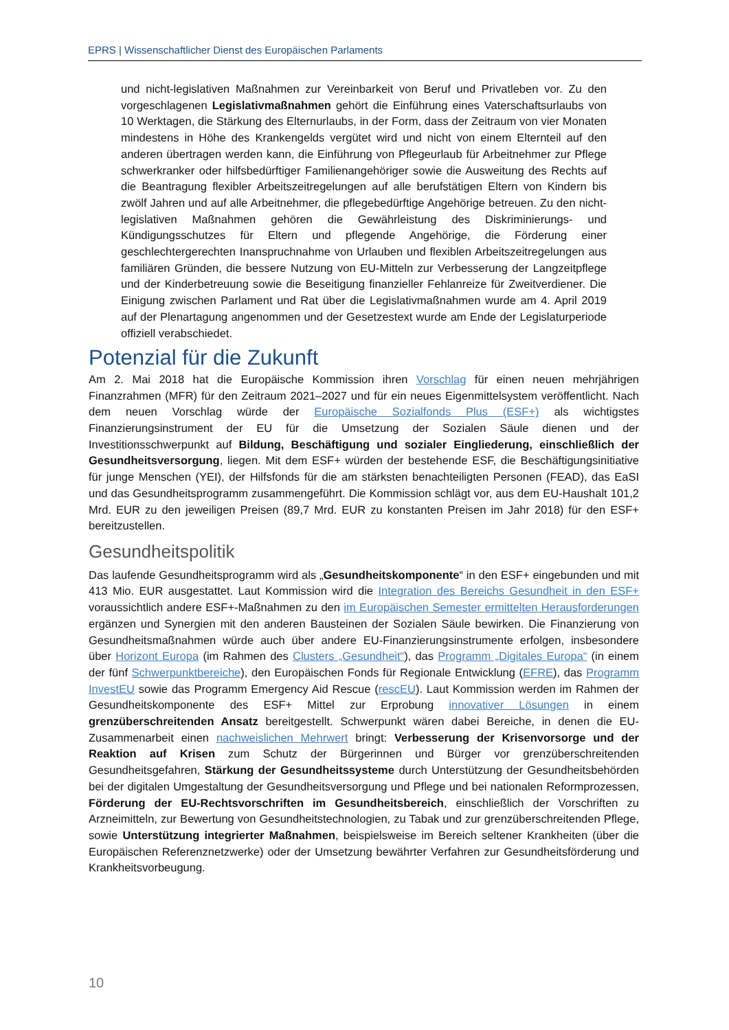EPRS | Wissenschaftlicher Dienst des Europäischen Parlaments
und nicht-legislativen Maßnahmen zur Vereinbarkeit von Beruf und Privatleben vor. Zu den vorgeschlagenen Legislativmaßnahmen gehört die Einführung eines Vaterschaftsurlaubs von 10 Werktagen, die Stärkung des Elternurlaubs, in der Form, dass der Zeitraum von vier Monaten mindestens in Höhe des Krankengelds vergütet wird und nicht von einem Elternteil auf den anderen übertragen werden kann, die Einführung von Pflegeurlaub für Arbeitnehmer zur Pflege schwerkranker oder hilfsbedürftiger Familienangehöriger sowie die Ausweitung des Rechts auf die Beantragung flexibler Arbeitszeitregelungen auf alle berufstätigen Eltern von Kindern bis zwölf Jahren und auf alle Arbeitnehmer, die pflegebedürftige Angehörige betreuen. Zu den nicht-legislativen Maßnahmen gehören die Gewährleistung des Diskriminierungs- und Kündigungsschutzes für Eltern und pflegende Angehörige, die Förderung einer geschlechtergerechten Inanspruchnahme von Urlauben und flexiblen Arbeitszeitregelungen aus familiären Gründen, die bessere Nutzung von EU-Mitteln zur Verbesserung der Langzeitpflege und der Kinderbetreuung sowie die Beseitigung finanzieller Fehlanreize für Zweitverdiener. Die Einigung zwischen Parlament und Rat über die Legislativmaßnahmen wurde am 4. April 2019 auf der Plenartagung angenommen und der Gesetzestext wurde am Ende der Legislaturperiode offiziell verabschiedet.
Potenzial für die Zukunft
Am 2. Mai 2018 hat die Europäische Kommission ihren Vorschlag für einen neuen mehrjährigen Finanzrahmen (MFR) für den Zeitraum 2021–2027 und für ein neues Eigenmittelsystem veröffentlicht. Nach dem neuen Vorschlag würde der Europäische Sozialfonds Plus (ESF+) als wichtigstes Finanzierungsinstrument der EU für die Umsetzung der Sozialen Säule dienen und der Investitionsschwerpunkt auf Bildung, Beschäftigung und sozialer Eingliederung, einschließlich der Gesundheitsversorgung, liegen. Mit dem ESF+ würden der bestehende ESF, die Beschäftigungsinitiative für junge Menschen (YEI), der Hilfsfonds für die am stärksten benachteiligten Personen (FEAD), das EaSI und das Gesundheitsprogramm zusammengeführt. Die Kommission schlägt vor, aus dem EU-Haushalt 101,2 Mrd. EUR zu den jeweiligen Preisen (89,7 Mrd. EUR zu konstanten Preisen im Jahr 2018) für den ESF+ bereitzustellen.
Gesundheitspolitik
Das laufende Gesundheitsprogramm wird als „Gesundheitskomponente“ in den ESF+ eingebunden und mit 413 Mio. EUR ausgestattet. Laut Kommission wird die Integration des Bereichs Gesundheit in den ESF+ voraussichtlich andere ESF+-Maßnahmen zu den im Europäischen Semester ermittelten Herausforderungen ergänzen und Synergien mit den anderen Bausteinen der Sozialen Säule bewirken. Die Finanzierung von Gesundheitsmaßnahmen würde auch über andere EU-Finanzierungsinstrumente erfolgen, insbesondere über Horizont Europa (im Rahmen des Clusters „Gesundheit“), das Programm „Digitales Europa“ (in einem der fünf Schwerpunktbereiche), den Europäischen Fonds für Regionale Entwicklung (EFRE), das Programm InvestEU sowie das Programm Emergency Aid Rescue (rescEU). Laut Kommission werden im Rahmen der Gesundheitskomponente des ESF+ Mittel zur Erprobung innovativer Lösungen in einem grenzüberschreitenden Ansatz bereitgestellt. Schwerpunkt wären dabei Bereiche, in denen die EU-Zusammenarbeit einen nachweislichen Mehrwert bringt: Verbesserung der Krisenvorsorge und der Reaktion auf Krisen zum Schutz der Bürgerinnen und Bürger vor grenzüberschreitenden Gesundheitsgefahren, Stärkung der Gesundheitssysteme durch Unterstützung der Gesundheitsbehörden bei der digitalen Umgestaltung der Gesundheitsversorgung und Pflege und bei nationalen Reformprozessen, Förderung der EU-Rechtsvorschriften im Gesundheitsbereich, einschließlich der Vorschriften zu Arzneimitteln, zur Bewertung von Gesundheitstechnologien, zu Tabak und zur grenzüberschreitenden Pflege, sowie Unterstützung integrierter Maßnahmen, beispielsweise im Bereich seltener Krankheiten (über die Europäischen Referenznetzwerke) oder der Umsetzung bewährter Verfahren zur Gesundheitsförderung und Krankheitsvorbeugung.
10